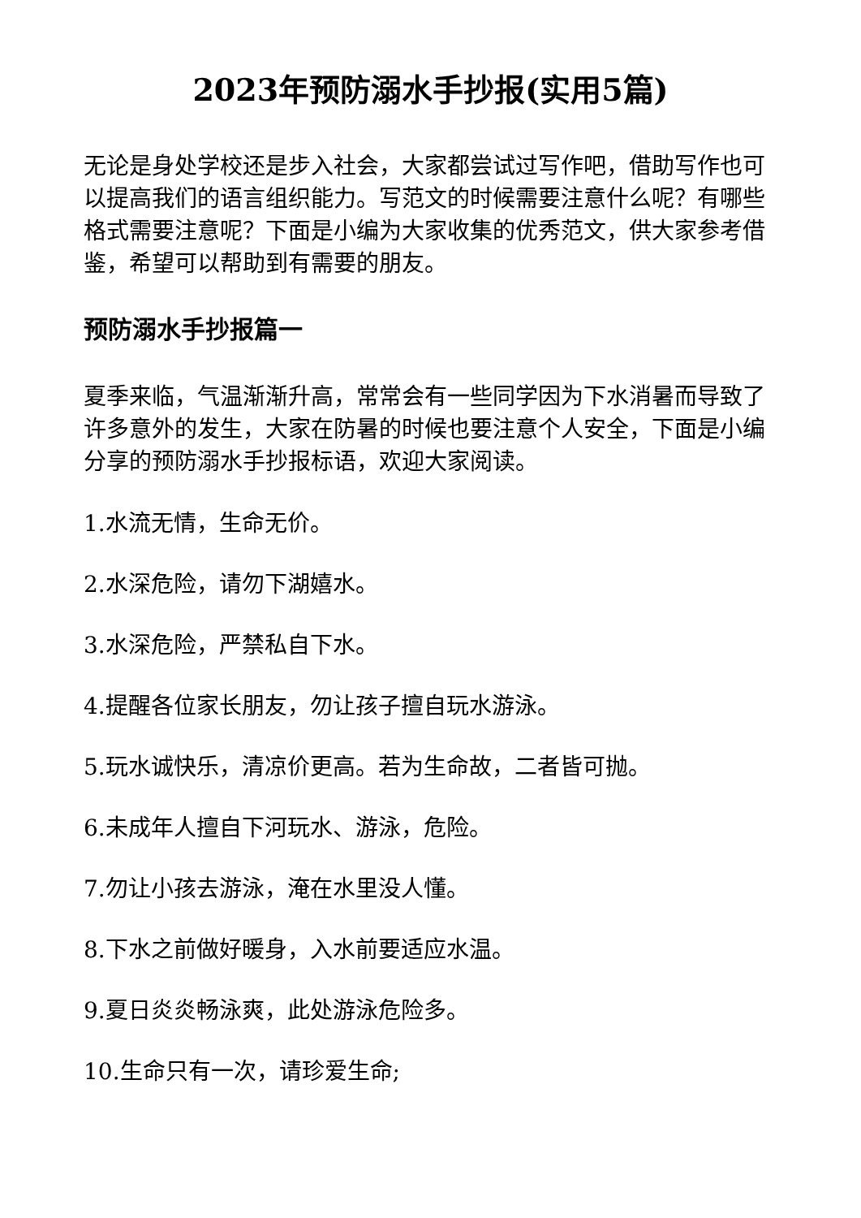2023年预防溺水手抄报(实用5篇)
无论是身处学校还是步入社会，大家都尝试过写作吧，借助写作也可以提高我们的语言组织能力。写范文的时候需要注意什么呢？有哪些格式需要注意呢？下面是小编为大家收集的优秀范文，供大家参考借鉴，希望可以帮助到有需要的朋友。
预防溺水手抄报篇一
夏季来临，气温渐渐升高，常常会有一些同学因为下水消暑而导致了许多意外的发生，大家在防暑的时候也要注意个人安全，下面是小编分享的预防溺水手抄报标语，欢迎大家阅读。
1.水流无情，生命无价。
2.水深危险，请勿下湖嬉水。
3.水深危险，严禁私自下水。
4.提醒各位家长朋友，勿让孩子擅自玩水游泳。
5.玩水诚快乐，清凉价更高。若为生命故，二者皆可抛。
6.未成年人擅自下河玩水、游泳，危险。
7.勿让小孩去游泳，淹在水里没人懂。
8.下水之前做好暖身，入水前要适应水温。
9.夏日炎炎畅泳爽，此处游泳危险多。
10.生命只有一次，请珍爱生命;